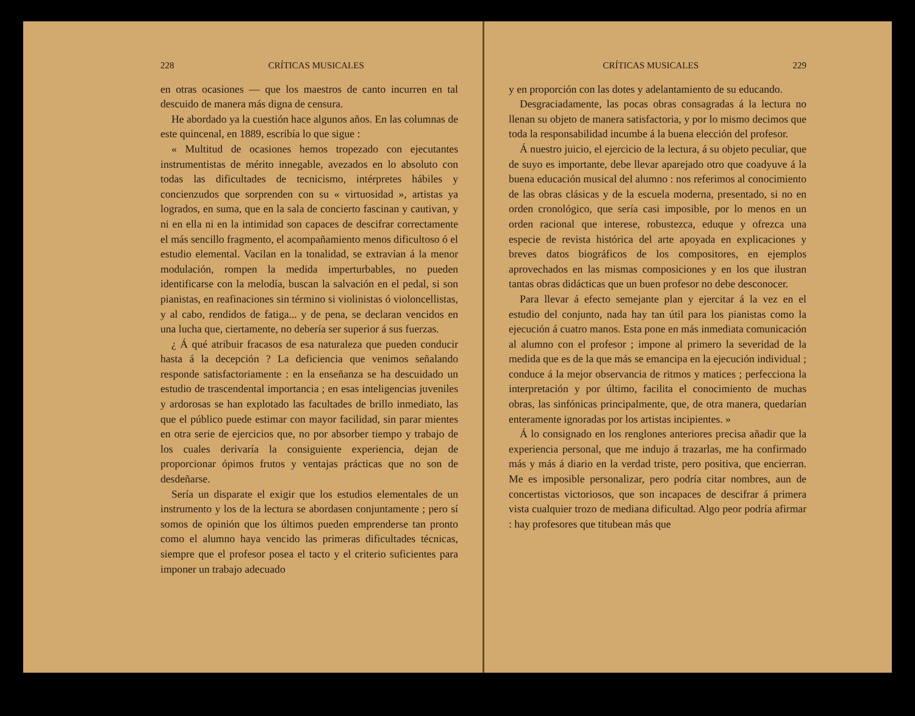228 CRÍTICAS MUSICALES
en otras ocasiones — que los maestros de canto incurren en tal descuido de manera más digna de censura.
He abordado ya la cuestión hace algunos años. En las columnas de este quincenal, en 1889, escribía lo que sigue :
« Multitud de ocasiones hemos tropezado con ejecutantes instrumentistas de mérito innegable, avezados en lo absoluto con todas las dificultades de tecnicismo, intérpretes hábiles y concienzudos que sorprenden con su « virtuosidad », artistas ya logrados, en suma, que en la sala de concierto fascinan y cautivan, y ni en ella ni en la intimidad son capaces de descifrar correctamente el más sencillo fragmento, el acompañamiento menos dificultoso ó el estudio elemental. Vacilan en la tonalidad, se extravían á la menor modulación, rompen la medida imperturbables, no pueden identificarse con la melodía, buscan la salvación en el pedal, si son pianistas, en reafinaciones sin término si violinistas ó violoncellistas, y al cabo, rendidos de fatiga... y de pena, se declaran vencidos en una lucha que, ciertamente, no debería ser superior á sus fuerzas.
¿ Á qué atribuir fracasos de esa naturaleza que pueden conducir hasta á la decepción ? La deficiencia que venimos señalando responde satisfactoriamente : en la enseñanza se ha descuidado un estudio de trascendental importancia ; en esas inteligencias juveniles y ardorosas se han explotado las facultades de brillo inmediato, las que el público puede estimar con mayor facilidad, sin parar mientes en otra serie de ejercicios que, no por absorber tiempo y trabajo de los cuales derivaría la consiguiente experiencia, dejan de proporcionar ópimos frutos y ventajas prácticas que no son de desdeñarse.
Sería un disparate el exigir que los estudios elementales de un instrumento y los de la lectura se abordasen conjuntamente ; pero sí somos de opinión que los últimos pueden emprenderse tan pronto como el alumno haya vencido las primeras dificultades técnicas, siempre que el profesor posea el tacto y el criterio suficientes para imponer un trabajo adecuado
CRÍTICAS MUSICALES 229
y en proporción con las dotes y adelantamiento de su educando.
Desgraciadamente, las pocas obras consagradas á la lectura no llenan su objeto de manera satisfactoria, y por lo mismo decimos que toda la responsabilidad incumbe á la buena elección del profesor.
Á nuestro juicio, el ejercicio de la lectura, á su objeto peculiar, que de suyo es importante, debe llevar aparejado otro que coadyuve á la buena educación musical del alumno : nos referimos al conocimiento de las obras clásicas y de la escuela moderna, presentado, si no en orden cronológico, que sería casi imposible, por lo menos en un orden racional que interese, robustezca, eduque y ofrezca una especie de revista histórica del arte apoyada en explicaciones y breves datos biográficos de los compositores, en ejemplos aprovechados en las mismas composiciones y en los que ilustran tantas obras didácticas que un buen profesor no debe desconocer.
Para llevar á efecto semejante plan y ejercitar á la vez en el estudio del conjunto, nada hay tan útil para los pianistas como la ejecución á cuatro manos. Esta pone en más inmediata comunicación al alumno con el profesor ; impone al primero la severidad de la medida que es de la que más se emancipa en la ejecución individual ; conduce á la mejor observancia de ritmos y matices ; perfecciona la interpretación y por último, facilita el conocimiento de muchas obras, las sinfónicas principalmente, que, de otra manera, quedarían enteramente ignoradas por los artistas incipientes. »
Á lo consignado en los renglones anteriores precisa añadir que la experiencia personal, que me indujo á trazarlas, me ha confirmado más y más á diario en la verdad triste, pero positiva, que encierran. Me es imposible personalizar, pero podría citar nombres, aun de concertistas victoriosos, que son incapaces de descifrar á primera vista cualquier trozo de mediana dificultad. Algo peor podría afirmar : hay profesores que titubean más que